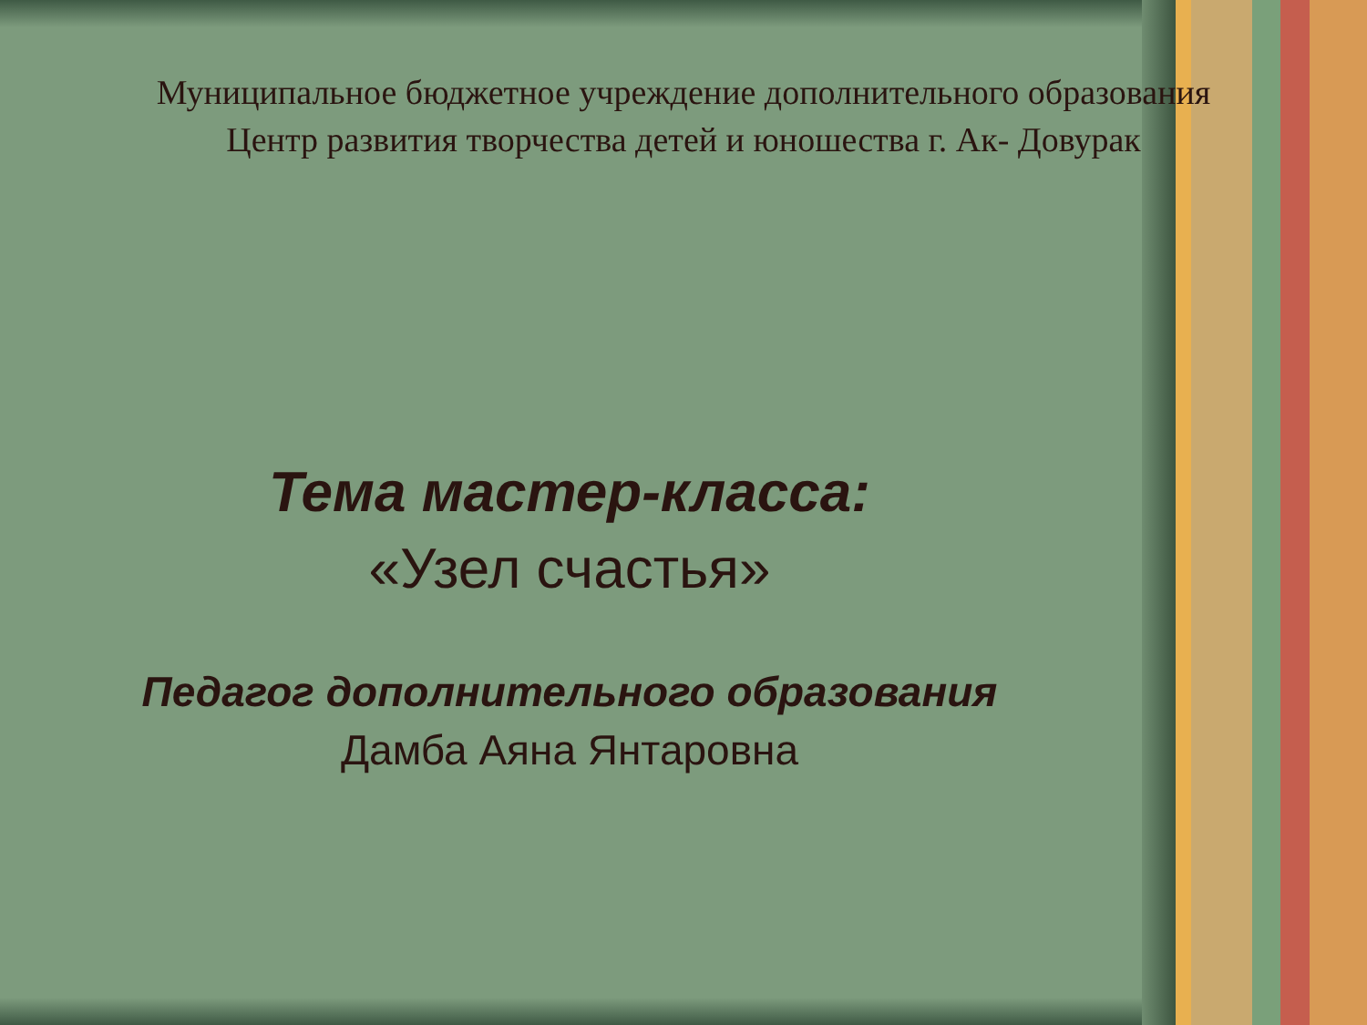Муниципальное бюджетное учреждение дополнительного образования
Центр развития творчества детей и юношества г. Ак- Довурак
Тема мастер-класса:
«Узел счастья»
Педагог дополнительного образования
Дамба Аяна Янтаровна